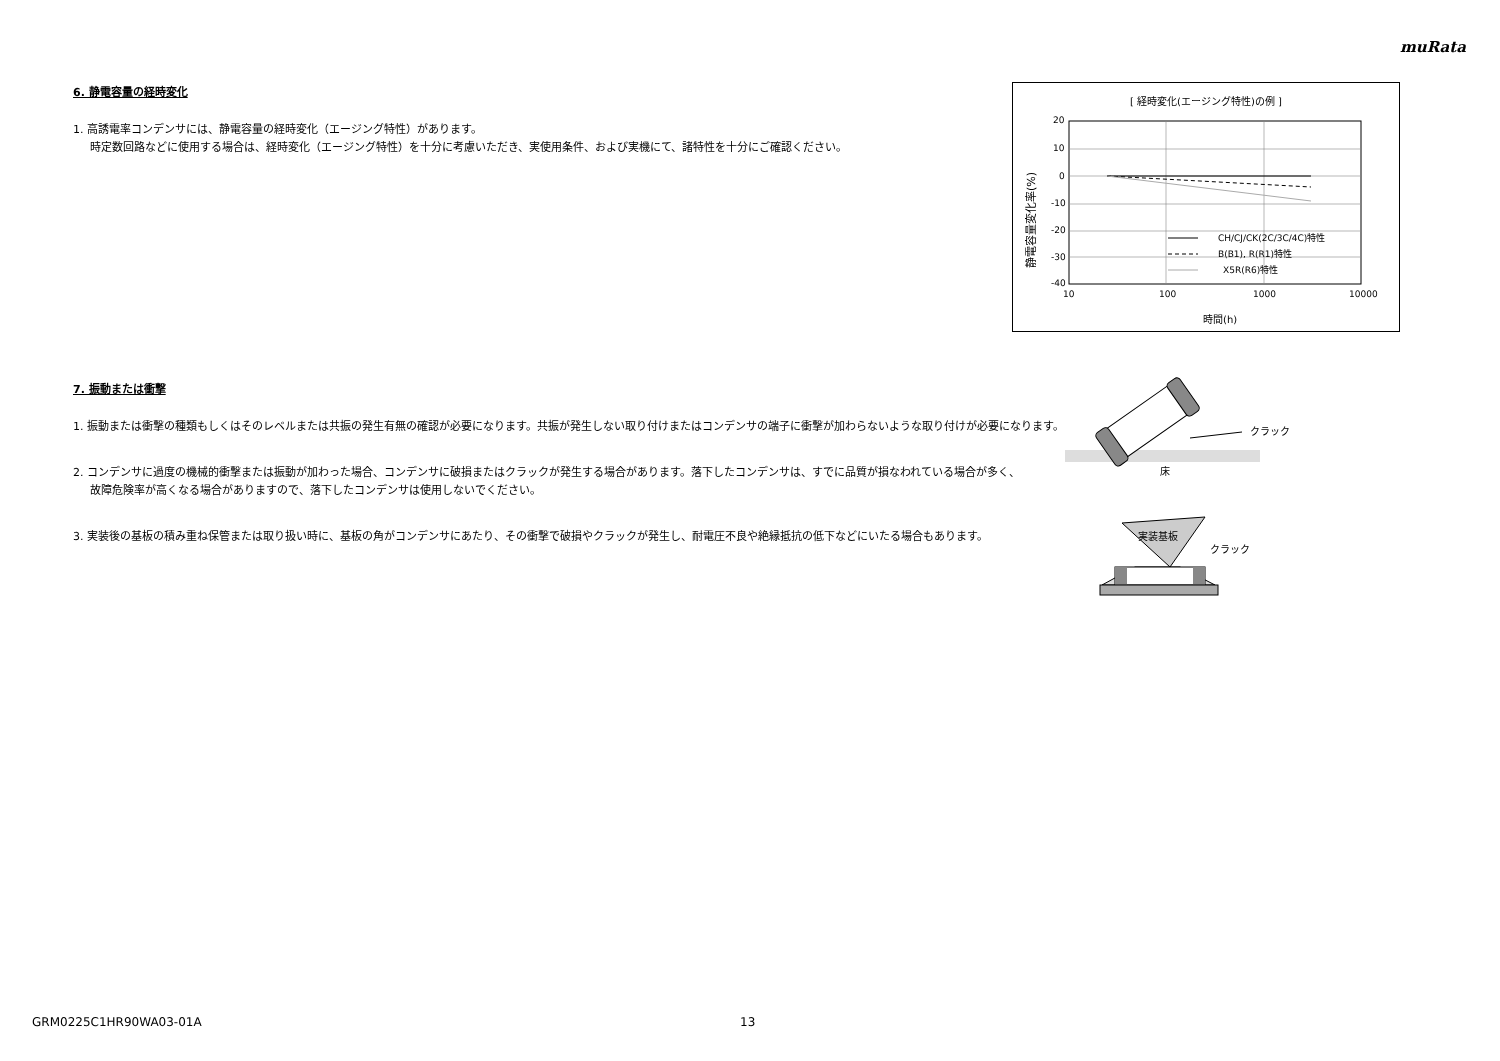muRata
6. 静電容量の経時変化
1. 高誘電率コンデンサには、静電容量の経時変化（エージング特性）があります。
時定数回路などに使用する場合は、経時変化（エージング特性）を十分に考慮いただき、実使用条件、および実機にて、諸特性を十分にご確認ください。
[ 経時変化(エージング特性)の例 ]
20
10
0
-10
-20
-30
-40
10
100
1000
10000
時間(h)
静電容量変化率(%)
CH/CJ/CK(2C/3C/4C)特性
B(B1), R(R1)特性
X5R(R6)特性
7. 振動または衝撃
1. 振動または衝撃の種類もしくはそのレベルまたは共振の発生有無の確認が必要になります。共振が発生しない取り付けまたはコンデンサの端子に衝撃が加わらないような取り付けが必要になります。
2. コンデンサに過度の機械的衝撃または振動が加わった場合、コンデンサに破損またはクラックが発生する場合があります。落下したコンデンサは、すでに品質が損なわれている場合が多く、
故障危険率が高くなる場合がありますので、落下したコンデンサは使用しないでください。
3. 実装後の基板の積み重ね保管または取り扱い時に、基板の角がコンデンサにあたり、その衝撃で破損やクラックが発生し、耐電圧不良や絶縁抵抗の低下などにいたる場合もあります。
クラック
床
実装基板
クラック
GRM0225C1HR90WA03-01A 13